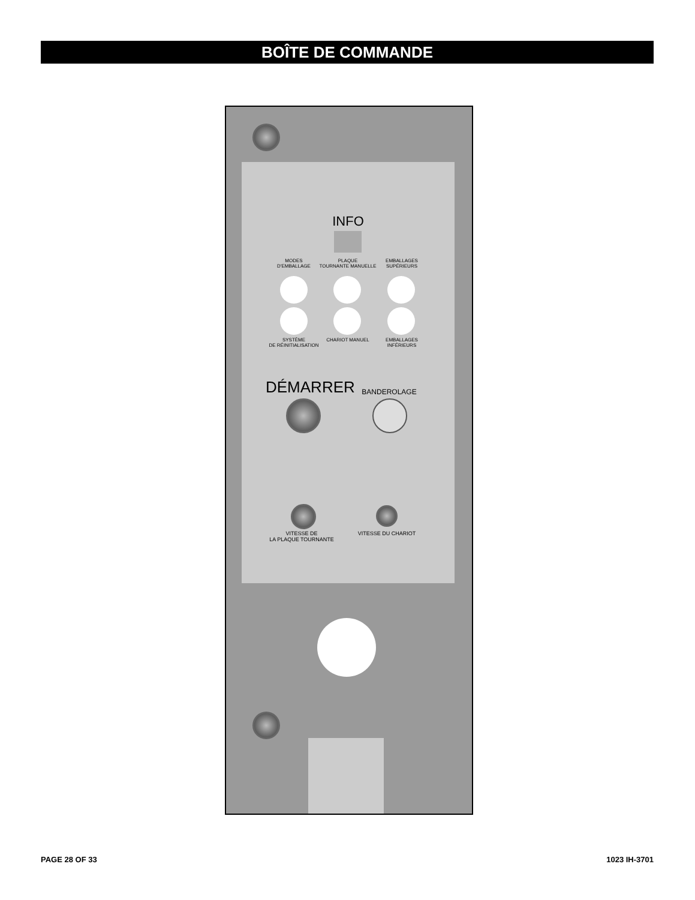BOÎTE DE COMMANDE
INFO
MODES
D'EMBALLAGE
PLAQUE
TOURNANTE MANUELLE
EMBALLAGES
SUPÉRIEURS
SYSTÈME
DE RÉINITIALISATION
CHARIOT MANUEL
EMBALLAGES
INFÉRIEURS
DÉMARRER BANDEROLAGE
VITESSE DE
LA PLAQUE TOURNANTE
VITESSE DU CHARIOT
PAGE 28 OF 33 1023 IH-3701